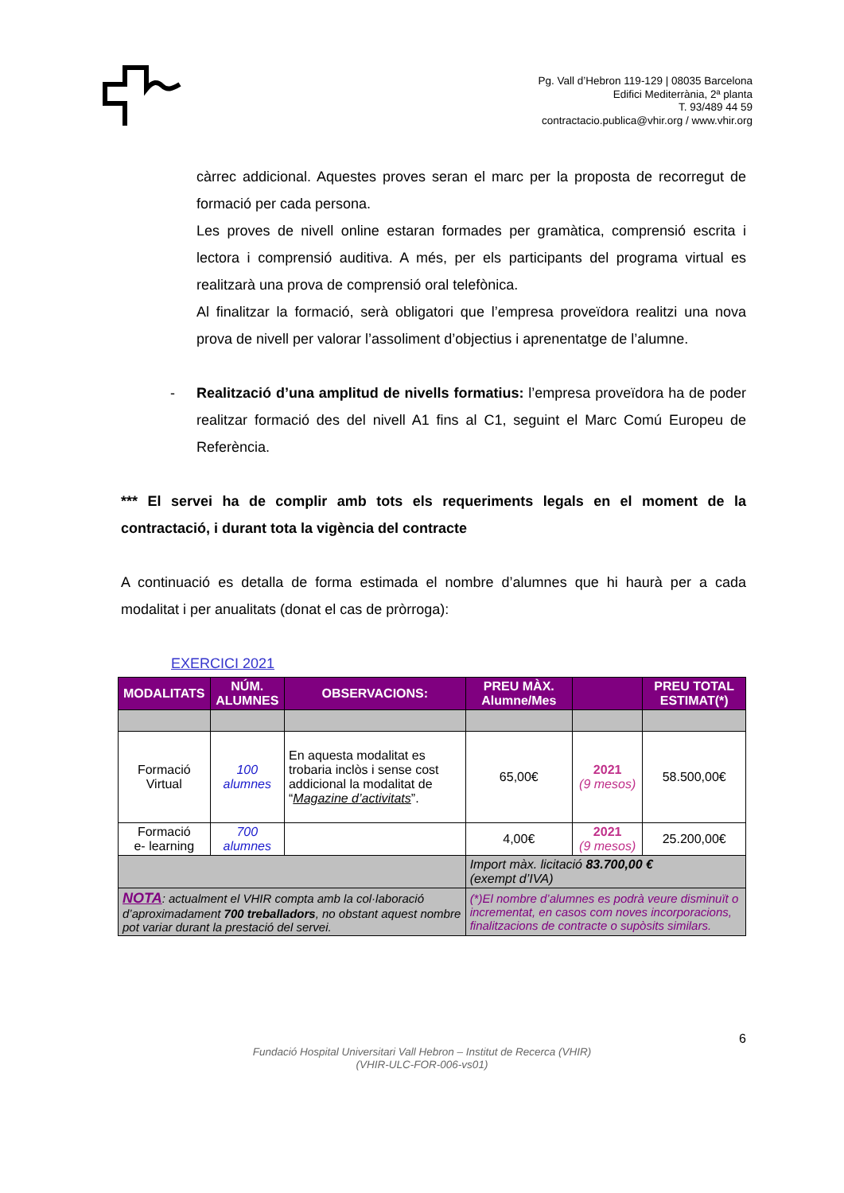Pg. Vall d’Hebron 119-129 | 08035 Barcelona
Edifici Mediterrània, 2ª planta
T. 93/489 44 59
contractacio.publica@vhir.org / www.vhir.org
càrrec addicional. Aquestes proves seran el marc per la proposta de recorregut de formació per cada persona.
Les proves de nivell online estaran formades per gramàtica, comprensió escrita i lectora i comprensió auditiva. A més, per els participants del programa virtual es realitzarà una prova de comprensió oral telefònica.
Al finalitzar la formació, serà obligatori que l’empresa proveïdora realitzi una nova prova de nivell per valorar l’assoliment d’objectius i aprenentatge de l’alumne.
- Realització d’una amplitud de nivells formatius: l’empresa proveïdora ha de poder realitzar formació des del nivell A1 fins al C1, seguint el Marc Comú Europeu de Referència.
*** El servei ha de complir amb tots els requeriments legals en el moment de la contractació, i durant tota la vigència del contracte
A continuació es detalla de forma estimada el nombre d’alumnes que hi haurà per a cada modalitat i per anualitats (donat el cas de pròrroga):
EXERCICI 2021
| MODALITATS | NÚM. ALUMNES | OBSERVACIONS: | PREU MÀX. Alumne/Mes | | PREU TOTAL ESTIMAT(*) |
| --- | --- | --- | --- | --- | --- |
| Formació Virtual | 100 alumnes | En aquesta modalitat es trobaria inclòs i sense cost addicional la modalitat de “ Magazine d’activitats ”. | 65,00€ | 2021 (9 mesos) | 58.500,00€ |
| Formació e- learning | 700 alumnes | | 4,00€ | 2021 (9 mesos) | 25.200,00€ |
| | | | Import màx. licitació 83.700,00 € (exempt d’IVA) | | |
| NOTA : actualment el VHIR compta amb la col·laboració d’aproximadament 700 treballadors , no obstant aquest nombre pot variar durant la prestació del servei. | | | (*)El nombre d’alumnes es podrà veure disminuït o incrementat, en casos com noves incorporacions, finalitzacions de contracte o supòsits similars. | | |
6
Fundació Hospital Universitari Vall Hebron – Institut de Recerca (VHIR)
(VHIR-ULC-FOR-006-vs01)